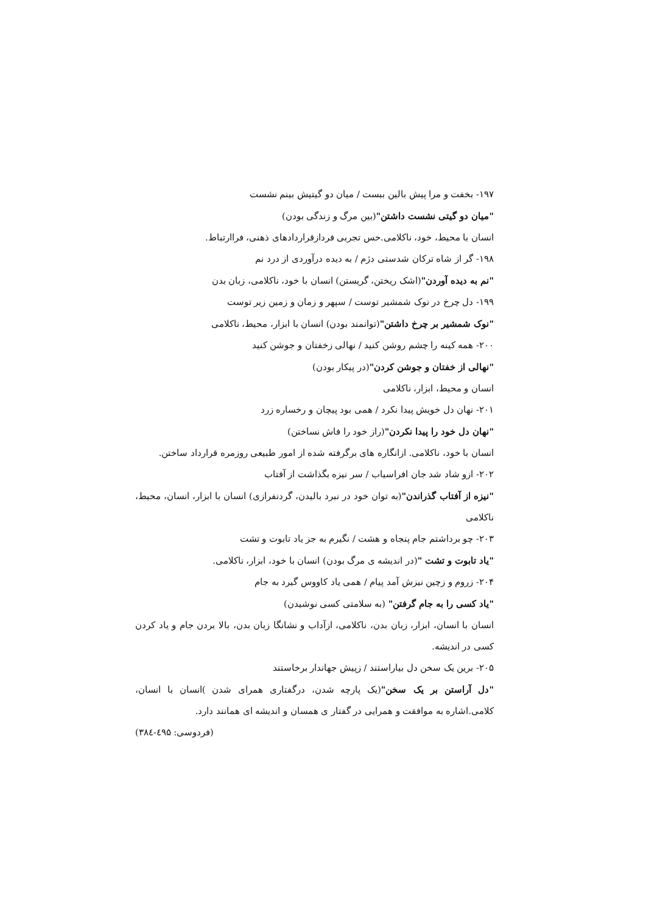۱۹۷- بخفت و مرا پیش بالین ببست / میان دو گیتیش بینم نشست
"میان دو گیتی نشست داشتن"(بین مرگ و زندگی بودن)
انسان با محیط، خود، ناکلامی.حس تجربی فردازقراردادهای ذهنی، فراارتباط.
۱۹۸- گر از شاه ترکان شدستی دژم / به دیده درآوردی از درد نم
"نم به دیده آوردن"(اشک ریختن، گریستن) انسان با خود، ناکلامی، زبان بدن
۱۹۹- دل چرخ در نوک شمشیر توست / سپهر و زمان و زمین زیر توست
"نوک شمشیر بر چرخ داشتن"(توانمند بودن) انسان با ابزار، محیط، ناکلامی
۲۰۰- همه کینه را چشم روشن کنید / نهالی زخفتان و جوشن کنید
"نهالی از خفتان و جوشن کردن"(در پیکار بودن)
انسان و محیط، ابزار، ناکلامی
۲۰۱- نهان دل خویش پیدا نکرد / همی بود پیچان و رخساره زرد
"نهان دل خود را پیدا نکردن"(راز خود را فاش نساختن)
انسان با خود، ناکلامی. ازانگاره های برگرفته شده از امور طبیعی روزمره قرارداد ساختن.
۲۰۲- ازو شاد شد جان افراسیاب / سر نیزه بگذاشت از آفتاب
"نیزه از آفتاب گذراندن"(به توان خود در نبرد بالیدن، گردنفرازی) انسان با ابزار، انسان، محیط، ناکلامی
۲۰۳- چو برداشتم جام پنجاه و هشت / نگیرم به جز یاد تابوت و تشت
"یاد تابوت و تشت "(در اندیشه ی مرگ بودن) انسان با خود، ابزار، ناکلامی.
۲۰۴- زروم و زچین نیزش آمد پیام / همی یاد کاووس گیرد به جام
"یاد کسی را به جام گرفتن" (به سلامتی کسی نوشیدن)
انسان با انسان، ابزار، زبان بدن، ناکلامی، ازآداب و نشانگا زبان بدن، بالا بردن جام و یاد کردن کسی در اندیشه.
۲۰۵- برین یک سخن دل بیاراستند / زپیش جهاندار برخاستند
"دل آراستن بر یک سخن"(یک پارچه شدن، درگفتاری همرای شدن )انسان با انسان، کلامی.اشاره به موافقت و همرایی در گفتار ی همسان و اندیشه ای همانند دارد.
(فردوسی: ٤۹۵-۳۸٤)